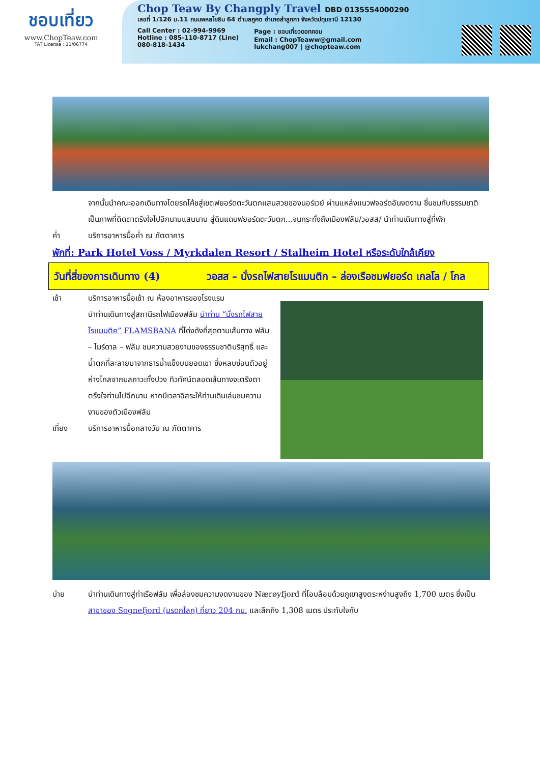ชอบเที่ยว
www.ChopTeaw.com
TAT License : 11/06774
Chop Teaw By Changply Travel DBD 0135554000290
เลขที่ 1/126 ม.11 ถนนพหลโยธิน 64 ตำบลคูคต อำเภอลำลูกกา จังหวัดปทุมธานี 12130
Call Center : 02-994-9969
Hotline : 085-110-8717 (Line)
080-818-1434
Page : ชอบเที่ยวดอทคอม
Email : ChopTeaww@gmail.com
lukchang007 | @chopteaw.com
จากนั้นนำคณะออกเดินทางโดยรถโค้ชสู่เขตฟยอร์ดตะวันตกแสนสวยของนอร์เวย์ ผ่านแหล่งแนวฟจอร์ดอันงดงาม ชื่นชมกับธรรมชาติเป็นภาพที่ติดตาตรึงใจไปอีกนานแสนนาน สู่ดินแดนฟยอร์ดตะวันตก...จนกระทั่งถึงเมืองฟลัม/วอสส/ นำท่านเดินทางสู่ที่พัก
ค่ำ บริการอาหารมื้อค่ำ ณ ภัตตาคาร
พักที่: Park Hotel Voss / Myrkdalen Resort / Stalheim Hotel หรือระดับใกล้เคียง
วันที่สี่ของการเดินทาง (4) วอสส – นั่งรถไฟสายโรแมนติก – ล่องเรือชมฟยอร์ด เกลโล / โกล
เช้า บริการอาหารมื้อเช้า ณ ห้องอาหารของโรงแรม
นำท่านเดินทางสู่สถานีรถไฟเมืองฟลัม นำท่าน “นั่งรถไฟสายโรแมนติค” FLAMSBANA ที่โด่งดังที่สุดตามเส้นทาง ฟลัม – ไมร์ดาล – ฟลัม ชมความสวยงามของธรรมชาติบริสุทธิ์ และน้ำตกที่ละลายมาจากธารน้ำแข็งบนยอดเขา ซึ่งหลบซ่อนตัวอยู่ห่างไกลจากมลภาวะทั้งปวง ทิวทัศน์ตลอดเส้นทางจะตรึงตาตรึงใจท่านไปอีกนาน หากมีเวลาอิสระให้ท่านเดินเล่นชมความงามของตัวเมืองฟลัม
เที่ยง บริการอาหารมื้อกลางวัน ณ ภัตตาคาร
บ่าย นำท่านเดินทางสู่ท่าเรือฟลัม เพื่อล่องชมความงดงามของ Nærøyfjord ที่โอบล้อมด้วยภูเขาสูงตระหง่านสูงถึง 1,700 เมตร ซึ่งเป็นสาขาของ Sognefjord (มรดกโลก) ที่ยาว 204 กม. และลึกถึง 1,308 เมตร ประทับใจกับ